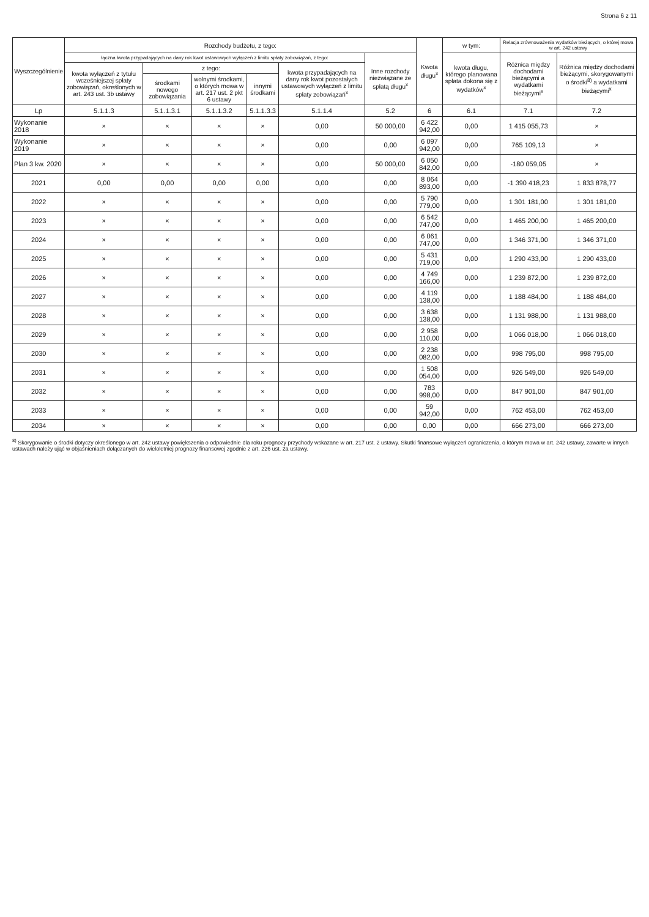Strona 6 z 11
| Wyszczególnienie | Rozchody budżetu, z tego: | | | | | | Kwota długu<sup>x</sup> | w tym: | Relacja zrównoważenia wydatków bieżących, o której mowa w art. 242 ustawy | |
| --- | --- | --- | --- | --- | --- | --- | --- | --- | --- | --- |
| | łączna kwota przypadających na dany rok kwot ustawowych wyłączeń z limitu spłaty zobowiązań, z tego: | | | | | Inne rozchody niezwiązane ze spłatą długu<sup>x</sup> | | kwota długu, którego planowana spłata dokona się z wydatków<sup>x</sup> | Różnica między dochodami bieżącymi a wydatkami bieżącymi<sup>x</sup> | Różnica między dochodami bieżącymi, skorygowanymi o środki<sup>8)</sup> a wydatkami bieżącymi<sup>x</sup> |
| | kwota wyłączeń z tytułu wcześniejszej spłaty zobowiązań, określonych w art. 243 ust. 3b ustawy | z tego: | | | kwota przypadających na dany rok kwot pozostałych ustawowych wyłączeń z limitu spłaty zobowiązań<sup>x</sup> | | | | | |
| | | środkami nowego zobowiązania | wolnymi środkami, o których mowa w art. 217 ust. 2 pkt 6 ustawy | innymi środkami | | | | | | |
| Lp | 5.1.1.3 | 5.1.1.3.1 | 5.1.1.3.2 | 5.1.1.3.3 | 5.1.1.4 | 5.2 | 6 | 6.1 | 7.1 | 7.2 |
| Wykonanie 2018 | × | × | × | × | 0,00 | 50 000,00 | 6 422 942,00 | 0,00 | 1 415 055,73 | × |
| Wykonanie 2019 | × | × | × | × | 0,00 | 0,00 | 6 097 942,00 | 0,00 | 765 109,13 | × |
| Plan 3 kw. 2020 | × | × | × | × | 0,00 | 50 000,00 | 6 050 842,00 | 0,00 | -180 059,05 | × |
| 2021 | 0,00 | 0,00 | 0,00 | 0,00 | 0,00 | 0,00 | 8 064 893,00 | 0,00 | -1 390 418,23 | 1 833 878,77 |
| 2022 | × | × | × | × | 0,00 | 0,00 | 5 790 779,00 | 0,00 | 1 301 181,00 | 1 301 181,00 |
| 2023 | × | × | × | × | 0,00 | 0,00 | 6 542 747,00 | 0,00 | 1 465 200,00 | 1 465 200,00 |
| 2024 | × | × | × | × | 0,00 | 0,00 | 6 061 747,00 | 0,00 | 1 346 371,00 | 1 346 371,00 |
| 2025 | × | × | × | × | 0,00 | 0,00 | 5 431 719,00 | 0,00 | 1 290 433,00 | 1 290 433,00 |
| 2026 | × | × | × | × | 0,00 | 0,00 | 4 749 166,00 | 0,00 | 1 239 872,00 | 1 239 872,00 |
| 2027 | × | × | × | × | 0,00 | 0,00 | 4 119 138,00 | 0,00 | 1 188 484,00 | 1 188 484,00 |
| 2028 | × | × | × | × | 0,00 | 0,00 | 3 638 138,00 | 0,00 | 1 131 988,00 | 1 131 988,00 |
| 2029 | × | × | × | × | 0,00 | 0,00 | 2 958 110,00 | 0,00 | 1 066 018,00 | 1 066 018,00 |
| 2030 | × | × | × | × | 0,00 | 0,00 | 2 238 082,00 | 0,00 | 998 795,00 | 998 795,00 |
| 2031 | × | × | × | × | 0,00 | 0,00 | 1 508 054,00 | 0,00 | 926 549,00 | 926 549,00 |
| 2032 | × | × | × | × | 0,00 | 0,00 | 783 998,00 | 0,00 | 847 901,00 | 847 901,00 |
| 2033 | × | × | × | × | 0,00 | 0,00 | 59 942,00 | 0,00 | 762 453,00 | 762 453,00 |
| 2034 | × | × | × | × | 0,00 | 0,00 | 0,00 | 0,00 | 666 273,00 | 666 273,00 |
<sup>8)</sup> Skorygowanie o środki dotyczy określonego w art. 242 ustawy powiększenia o odpowiednie dla roku prognozy przychody wskazane w art. 217 ust. 2 ustawy. Skutki finansowe wyłączeń ograniczenia, o którym mowa w art. 242 ustawy, zawarte w innych ustawach należy ująć w objaśnieniach dołączanych do wieloletniej prognozy finansowej zgodnie z art. 226 ust. 2a ustawy.